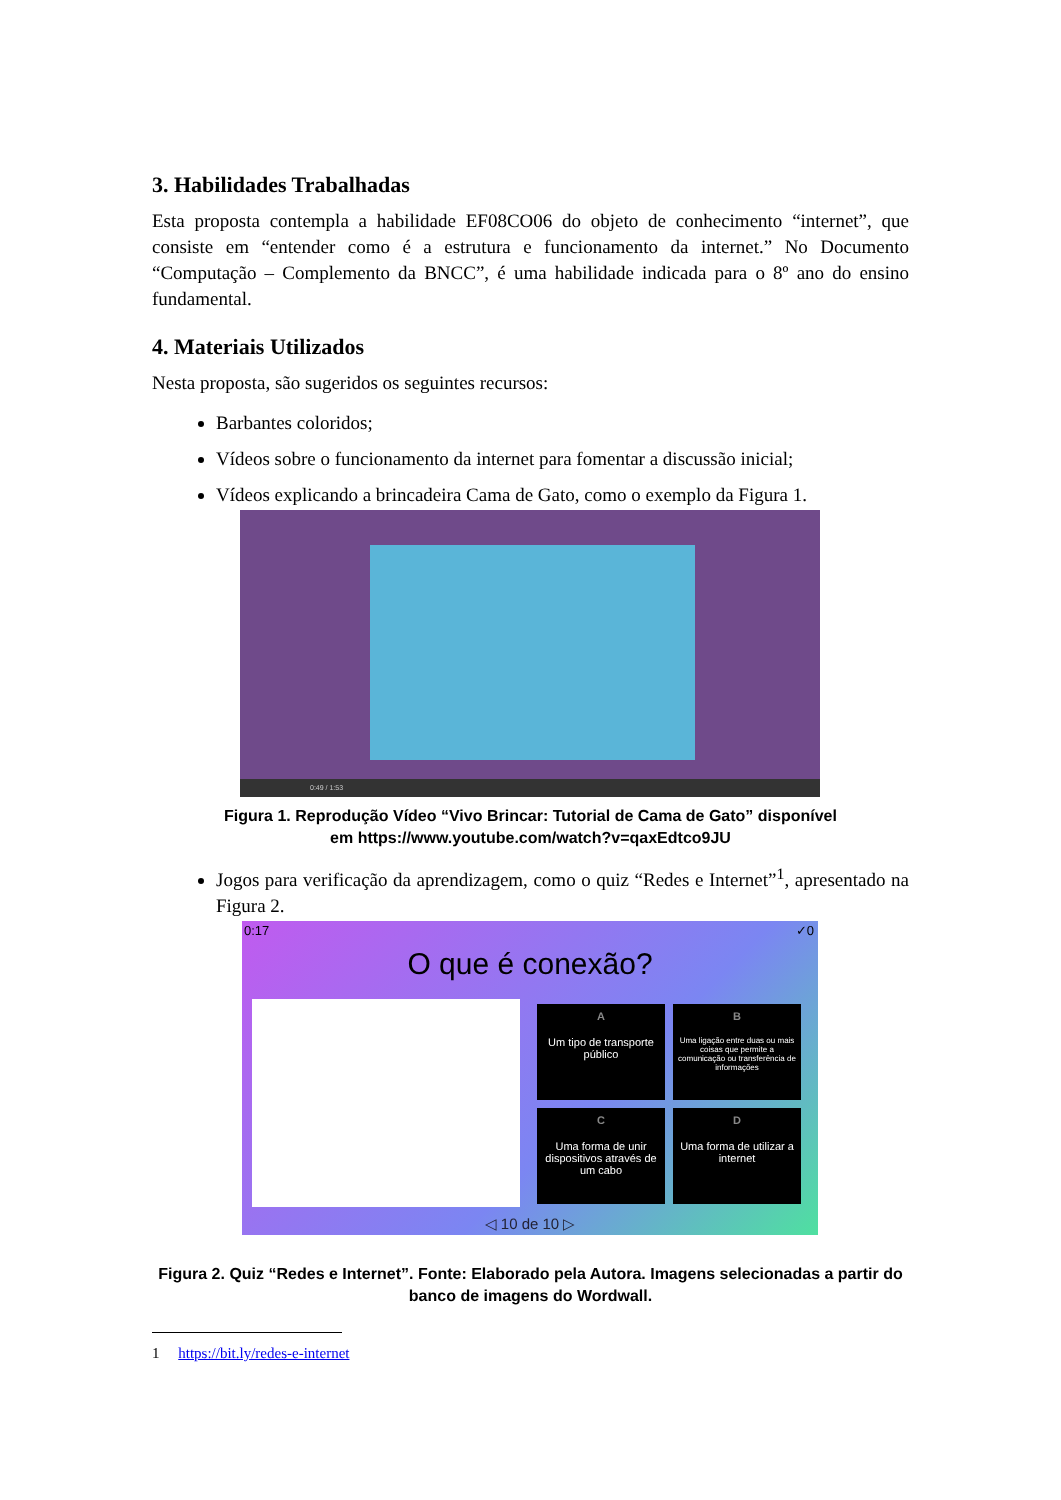3. Habilidades Trabalhadas
Esta proposta contempla a habilidade EF08CO06 do objeto de conhecimento “internet”, que consiste em “entender como é a estrutura e funcionamento da internet.” No Documento “Computação – Complemento da BNCC”, é uma habilidade indicada para o 8º ano do ensino fundamental.
4. Materiais Utilizados
Nesta proposta, são sugeridos os seguintes recursos:
Barbantes coloridos;
Vídeos sobre o funcionamento da internet para fomentar a discussão inicial;
Vídeos explicando a brincadeira Cama de Gato, como o exemplo da Figura 1.
0:49 / 1:53
Figura 1. Reprodução Vídeo “Vivo Brincar: Tutorial de Cama de Gato” disponível
em https://www.youtube.com/watch?v=qaxEdtco9JU
Jogos para verificação da aprendizagem, como o quiz “Redes e Internet”<sup>1</sup>, apresentado na Figura 2.
0:17 ✓0
O que é conexão?
A
Um tipo de transporte público
B
Uma ligação entre duas ou mais coisas que permite a comunicação ou transferência de informações
C
Uma forma de unir dispositivos através de um cabo
D
Uma forma de utilizar a internet
◁ 10 de 10 ▷
Figura 2. Quiz “Redes e Internet”. Fonte: Elaborado pela Autora. Imagens selecionadas a partir do banco de imagens do Wordwall.
1 https://bit.ly/redes-e-internet